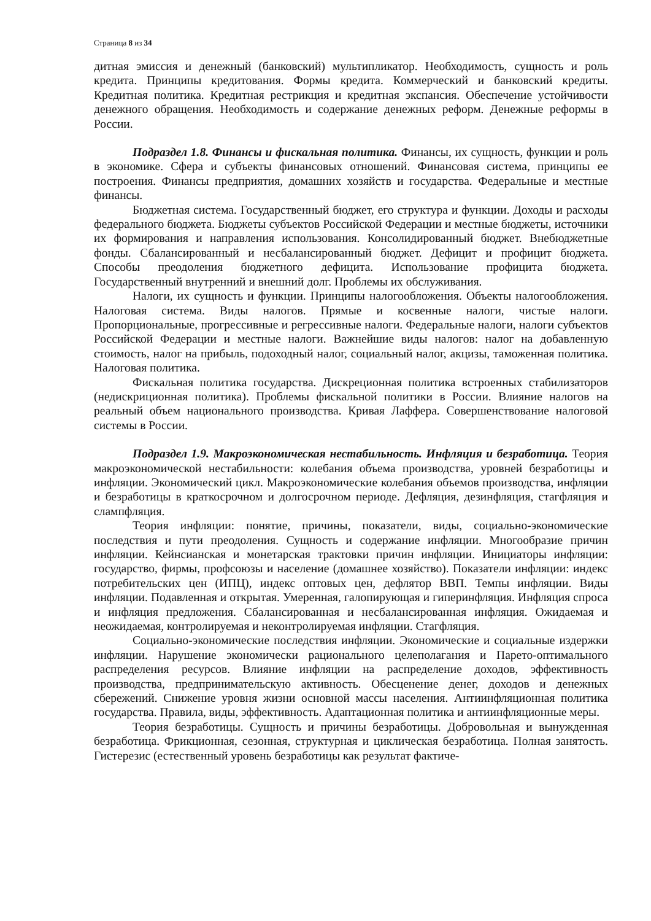Страница 8 из 34
дитная эмиссия и денежный (банковский) мультипликатор. Необходимость, сущность и роль кредита. Принципы кредитования. Формы кредита. Коммерческий и банковский кредиты. Кредитная политика. Кредитная рестрикция и кредитная экспансия. Обеспечение устойчивости денежного обращения. Необходимость и содержание денежных реформ. Денежные реформы в России.
Подраздел 1.8. Финансы и фискальная политика. Финансы, их сущность, функции и роль в экономике. Сфера и субъекты финансовых отношений. Финансовая система, принципы ее построения. Финансы предприятия, домашних хозяйств и государства. Федеральные и местные финансы.
Бюджетная система. Государственный бюджет, его структура и функции. Доходы и расходы федерального бюджета. Бюджеты субъектов Российской Федерации и местные бюджеты, источники их формирования и направления использования. Консолидированный бюджет. Внебюджетные фонды. Сбалансированный и несбалансированный бюджет. Дефицит и профицит бюджета. Способы преодоления бюджетного дефицита. Использование профицита бюджета. Государственный внутренний и внешний долг. Проблемы их обслуживания.
Налоги, их сущность и функции. Принципы налогообложения. Объекты налогообложения. Налоговая система. Виды налогов. Прямые и косвенные налоги, чистые налоги. Пропорциональные, прогрессивные и регрессивные налоги. Федеральные налоги, налоги субъектов Российской Федерации и местные налоги. Важнейшие виды налогов: налог на добавленную стоимость, налог на прибыль, подоходный налог, социальный налог, акцизы, таможенная политика. Налоговая политика.
Фискальная политика государства. Дискреционная политика встроенных стабилизаторов (недискриционная политика). Проблемы фискальной политики в России. Влияние налогов на реальный объем национального производства. Кривая Лаффера. Совершенствование налоговой системы в России.
Подраздел 1.9. Макроэкономическая нестабильность. Инфляция и безработица. Теория макроэкономической нестабильности: колебания объема производства, уровней безработицы и инфляции. Экономический цикл. Макроэкономические колебания объемов производства, инфляции и безработицы в краткосрочном и долгосрочном периоде. Дефляция, дезинфляция, стагфляция и слампфляция.
Теория инфляции: понятие, причины, показатели, виды, социально-экономические последствия и пути преодоления. Сущность и содержание инфляции. Многообразие причин инфляции. Кейнсианская и монетарская трактовки причин инфляции. Инициаторы инфляции: государство, фирмы, профсоюзы и население (домашнее хозяйство). Показатели инфляции: индекс потребительских цен (ИПЦ), индекс оптовых цен, дефлятор ВВП. Темпы инфляции. Виды инфляции. Подавленная и открытая. Умеренная, галопирующая и гиперинфляция. Инфляция спроса и инфляция предложения. Сбалансированная и несбалансированная инфляция. Ожидаемая и неожидаемая, контролируемая и неконтролируемая инфляции. Стагфляция.
Социально-экономические последствия инфляции. Экономические и социальные издержки инфляции. Нарушение экономически рационального целеполагания и Парето-оптимального распределения ресурсов. Влияние инфляции на распределение доходов, эффективность производства, предпринимательскую активность. Обесценение денег, доходов и денежных сбережений. Снижение уровня жизни основной массы населения. Антиинфляционная политика государства. Правила, виды, эффективность. Адаптационная политика и антиинфляционные меры.
Теория безработицы. Сущность и причины безработицы. Добровольная и вынужденная безработица. Фрикционная, сезонная, структурная и циклическая безработица. Полная занятость. Гистерезис (естественный уровень безработицы как результат фактиче-